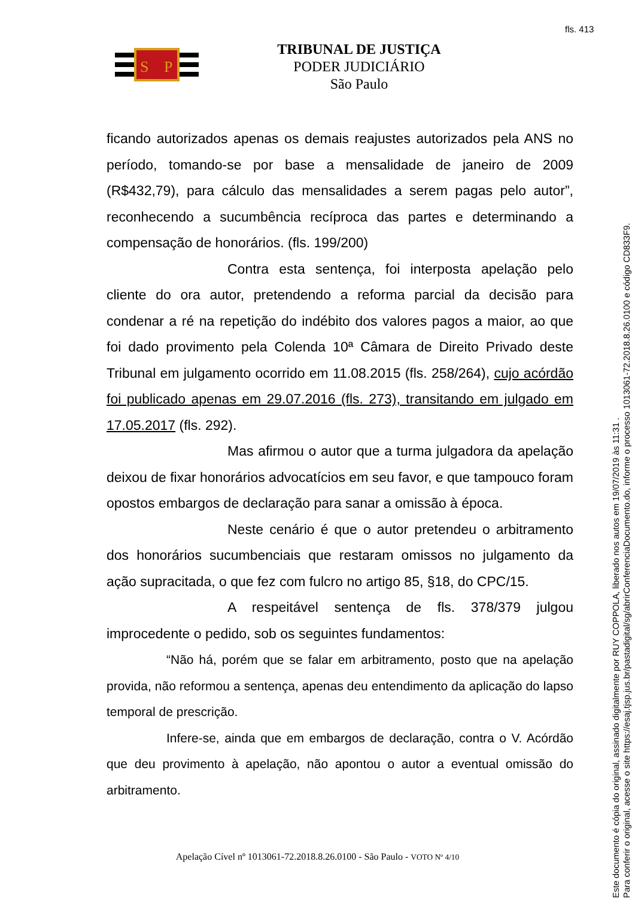fls. 413
S
P
TRIBUNAL DE JUSTIÇA
PODER JUDICIÁRIO
São Paulo
ficando autorizados apenas os demais reajustes autorizados pela ANS no período, tomando-se por base a mensalidade de janeiro de 2009 (R$432,79), para cálculo das mensalidades a serem pagas pelo autor”, reconhecendo a sucumbência recíproca das partes e determinando a compensação de honorários. (fls. 199/200)
Contra esta sentença, foi interposta apelação pelo cliente do ora autor, pretendendo a reforma parcial da decisão para condenar a ré na repetição do indébito dos valores pagos a maior, ao que foi dado provimento pela Colenda 10ª Câmara de Direito Privado deste Tribunal em julgamento ocorrido em 11.08.2015 (fls. 258/264), cujo acórdão foi publicado apenas em 29.07.2016 (fls. 273), transitando em julgado em 17.05.2017 (fls. 292).
Mas afirmou o autor que a turma julgadora da apelação deixou de fixar honorários advocatícios em seu favor, e que tampouco foram opostos embargos de declaração para sanar a omissão à época.
Neste cenário é que o autor pretendeu o arbitramento dos honorários sucumbenciais que restaram omissos no julgamento da ação supracitada, o que fez com fulcro no artigo 85, §18, do CPC/15.
A respeitável sentença de fls. 378/379 julgou improcedente o pedido, sob os seguintes fundamentos:
“Não há, porém que se falar em arbitramento, posto que na apelação provida, não reformou a sentença, apenas deu entendimento da aplicação do lapso temporal de prescrição.
Infere-se, ainda que em embargos de declaração, contra o V. Acórdão que deu provimento à apelação, não apontou o autor a eventual omissão do arbitramento.
Apelação Cível nº 1013061-72.2018.8.26.0100 - São Paulo - VOTO Nº 4/10
Este documento é cópia do original, assinado digitalmente por RUY COPPOLA, liberado nos autos em 19/07/2019 às 11:31 .
Para conferir o original, acesse o site https://esaj.tjsp.jus.br/pastadigital/sg/abrirConferenciaDocumento.do, informe o processo 1013061-72.2018.8.26.0100 e código CD833F9.